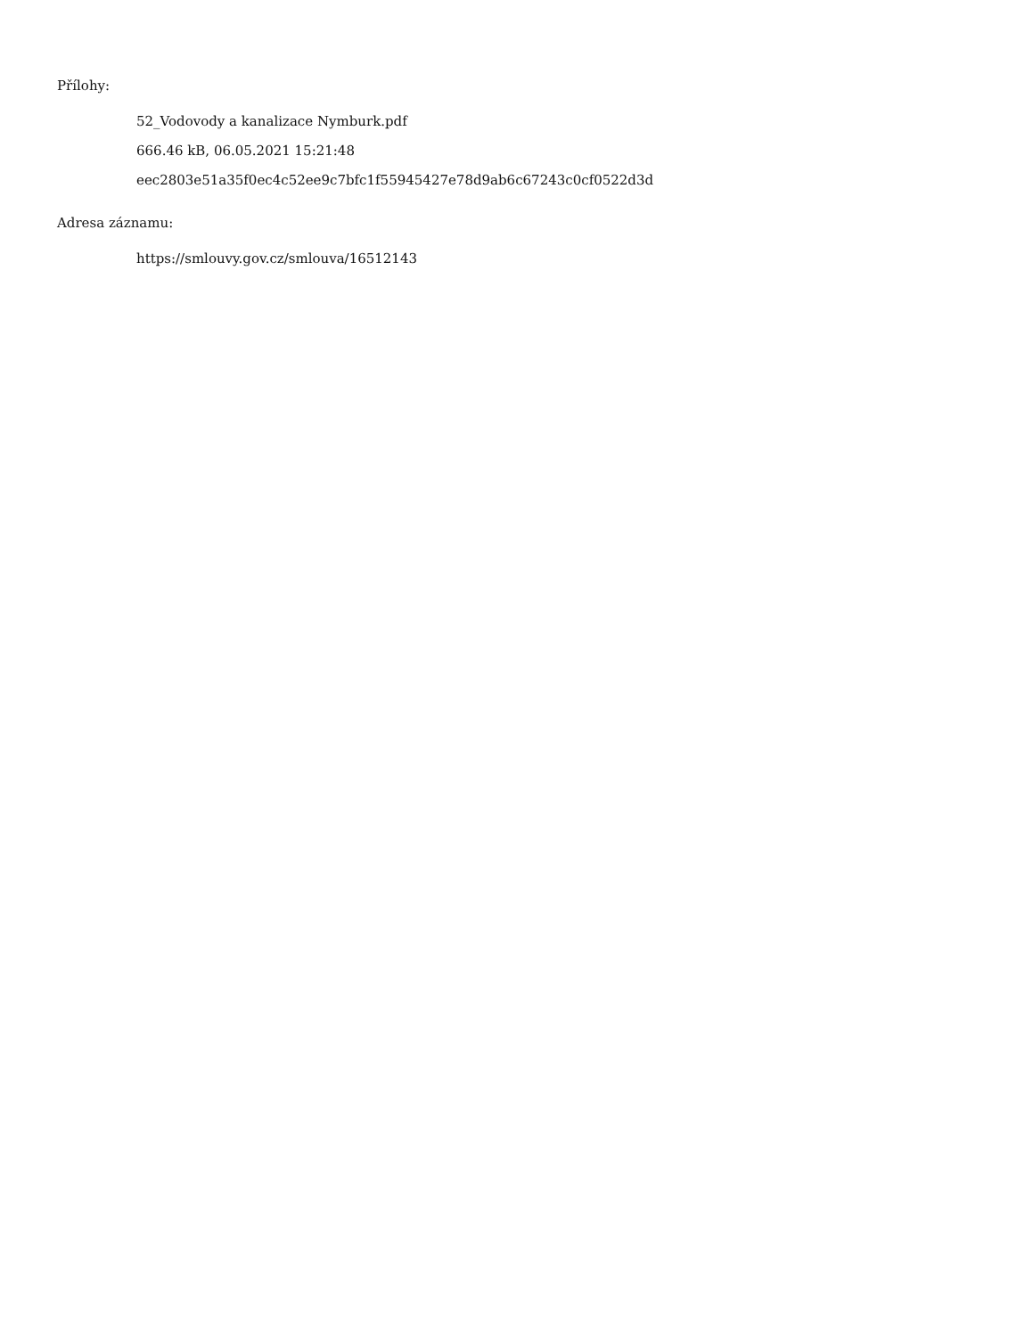Přílohy:
52_Vodovody a kanalizace Nymburk.pdf
666.46 kB, 06.05.2021 15:21:48
eec2803e51a35f0ec4c52ee9c7bfc1f55945427e78d9ab6c67243c0cf0522d3d
Adresa záznamu:
https://smlouvy.gov.cz/smlouva/16512143